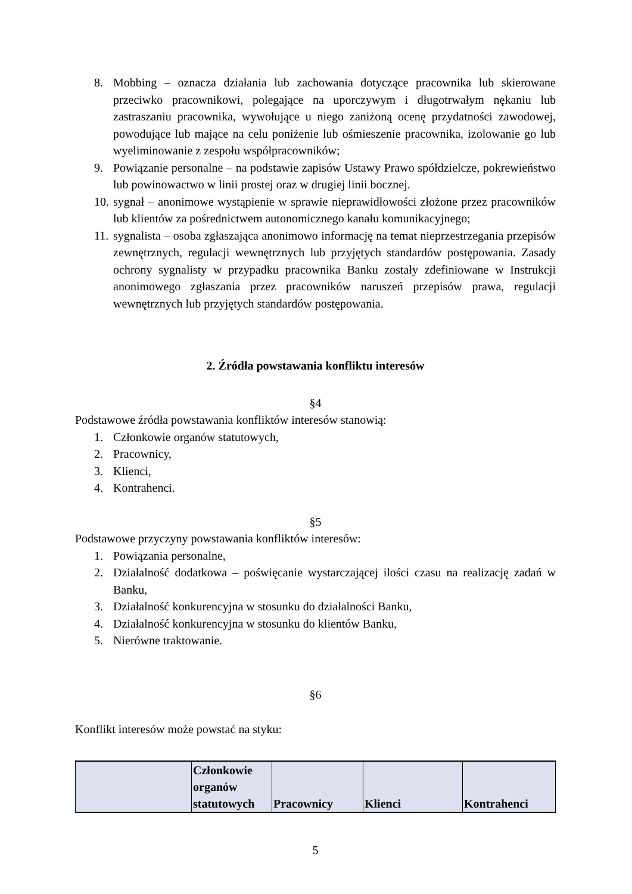8. Mobbing – oznacza działania lub zachowania dotyczące pracownika lub skierowane przeciwko pracownikowi, polegające na uporczywym i długotrwałym nękaniu lub zastraszaniu pracownika, wywołujące u niego zaniżoną ocenę przydatności zawodowej, powodujące lub mające na celu poniżenie lub ośmieszenie pracownika, izolowanie go lub wyeliminowanie z zespołu współpracowników;
9. Powiązanie personalne – na podstawie zapisów Ustawy Prawo spółdzielcze, pokrewieństwo lub powinowactwo w linii prostej oraz w drugiej linii bocznej.
10. sygnał – anonimowe wystąpienie w sprawie nieprawidłowości złożone przez pracowników lub klientów za pośrednictwem autonomicznego kanału komunikacyjnego;
11. sygnalista – osoba zgłaszająca anonimowo informację na temat nieprzestrzegania przepisów zewnętrznych, regulacji wewnętrznych lub przyjętych standardów postępowania. Zasady ochrony sygnalisty w przypadku pracownika Banku zostały zdefiniowane w Instrukcji anonimowego zgłaszania przez pracowników naruszeń przepisów prawa, regulacji wewnętrznych lub przyjętych standardów postępowania.
2. Źródła powstawania konfliktu interesów
§4
Podstawowe źródła powstawania konfliktów interesów stanowią:
1. Członkowie organów statutowych,
2. Pracownicy,
3. Klienci,
4. Kontrahenci.
§5
Podstawowe przyczyny powstawania konfliktów interesów:
1. Powiązania personalne,
2. Działalność dodatkowa – poświęcanie wystarczającej ilości czasu na realizację zadań w Banku,
3. Działalność konkurencyjna w stosunku do działalności Banku,
4. Działalność konkurencyjna w stosunku do klientów Banku,
5. Nierówne traktowanie.
§6
Konflikt interesów może powstać na styku:
| | Członkowie organów statutowych | Pracownicy | Klienci | Kontrahenci |
5